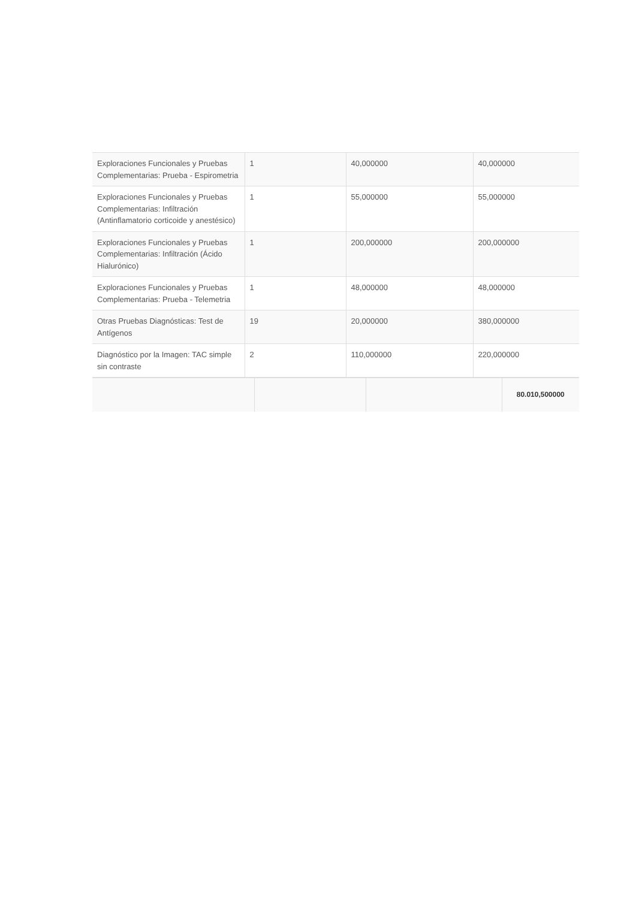| Exploraciones Funcionales y Pruebas Complementarias: Prueba - Espirometria | 1 | 40,000000 | 40,000000 |
| Exploraciones Funcionales y Pruebas Complementarias: Infiltración (Antinflamatorio corticoide y anestésico) | 1 | 55,000000 | 55,000000 |
| Exploraciones Funcionales y Pruebas Complementarias: Infiltración (Ácido Hialurónico) | 1 | 200,000000 | 200,000000 |
| Exploraciones Funcionales y Pruebas Complementarias: Prueba - Telemetria | 1 | 48,000000 | 48,000000 |
| Otras Pruebas Diagnósticas: Test de Antígenos | 19 | 20,000000 | 380,000000 |
| Diagnóstico por la Imagen: TAC simple sin contraste | 2 | 110,000000 | 220,000000 |
| | | | 80.010,500000 |